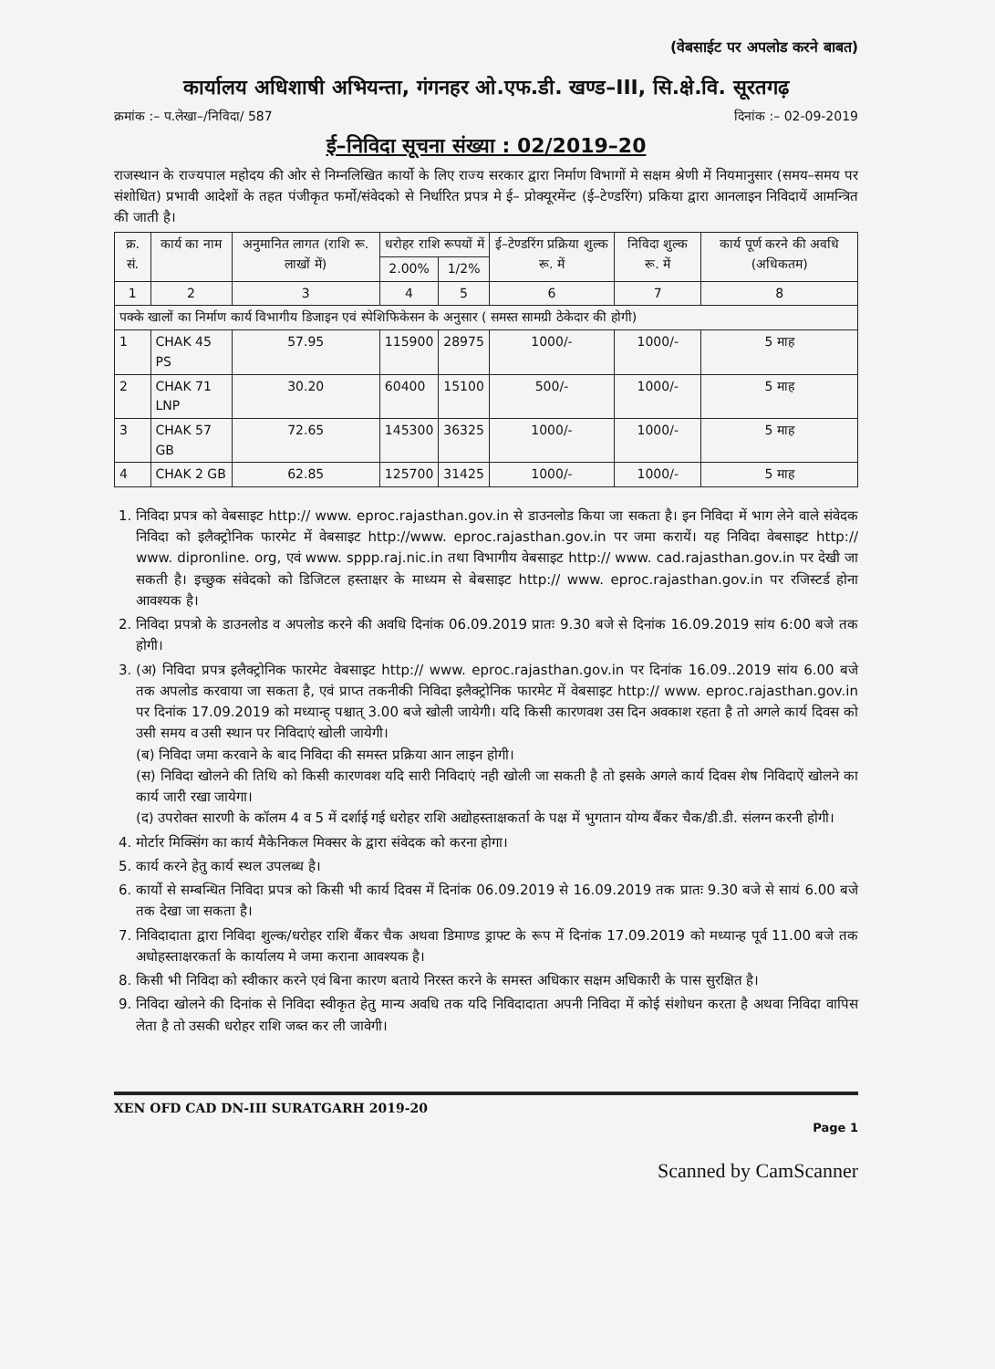(वेबसाईट पर अपलोड करने बाबत)
कार्यालय अधिशाषी अभियन्ता, गंगनहर ओ.एफ.डी. खण्ड–III, सि.क्षे.वि. सूरतगढ़
क्रमांक :– प.लेखा–/निविदा/ 587 दिनांक :– 02-09-2019
ई–निविदा सूचना संख्या : 02/2019–20
राजस्थान के राज्यपाल महोदय की ओर से निम्नलिखित कार्यो के लिए राज्य सरकार द्वारा निर्माण विभागों मे सक्षम श्रेणी में नियमानुसार (समय–समय पर संशोधित) प्रभावी आदेशों के तहत पंजीकृत फर्मो/संवेदको से निर्धारित प्रपत्र मे ई– प्रोक्यूरमेंन्ट (ई–टेण्डरिंग) प्रकिया द्वारा आनलाइन निविदायें आमन्त्रित की जाती है।
| क्र. सं. | कार्य का नाम | अनुमानित लागत (राशि रू. लाखों में) | धरोहर राशि रूपयों में | | ई–टेण्डरिंग प्रक्रिया शुल्क रू. में | निविदा शुल्क रू. में | कार्य पूर्ण करने की अवधि (अधिकतम) |
| --- | --- | --- | --- | --- | --- | --- | --- |
| | | | 2.00% | 1/2% | | | |
| 1 | 2 | 3 | 4 | 5 | 6 | 7 | 8 |
| पक्के खालों का निर्माण कार्य विभागीय डिजाइन एवं स्पेशिफिकेसन के अनुसार ( समस्त सामग्री ठेकेदार की होगी) | | | | | | | |
| 1 | CHAK 45 PS | 57.95 | 115900 | 28975 | 1000/- | 1000/- | 5 माह |
| 2 | CHAK 71 LNP | 30.20 | 60400 | 15100 | 500/- | 1000/- | 5 माह |
| 3 | CHAK 57 GB | 72.65 | 145300 | 36325 | 1000/- | 1000/- | 5 माह |
| 4 | CHAK 2 GB | 62.85 | 125700 | 31425 | 1000/- | 1000/- | 5 माह |
1. निविदा प्रपत्र को वेबसाइट http:// www. eproc.rajasthan.gov.in से डाउनलोड किया जा सकता है। इन निविदा में भाग लेने वाले संवेदक निविदा को इलैक्ट्रोनिक फारमेट में वेबसाइट http://www. eproc.rajasthan.gov.in पर जमा करायें। यह निविदा वेबसाइट http:// www. dipronline. org, एवं www. sppp.raj.nic.in तथा विभागीय वेबसाइट http:// www. cad.rajasthan.gov.in पर देखी जा सकती है। इच्छुक संवेदको को डिजिटल हस्ताक्षर के माध्यम से बेबसाइट http:// www. eproc.rajasthan.gov.in पर रजिस्टर्ड होना आवश्यक है।
2. निविदा प्रपत्रो के डाउनलोड व अपलोड करने की अवधि दिनांक 06.09.2019 प्रातः 9.30 बजे से दिनांक 16.09.2019 सांय 6:00 बजे तक होगी।
3. (अ) निविदा प्रपत्र इलैक्ट्रोनिक फारमेट वेबसाइट http:// www. eproc.rajasthan.gov.in पर दिनांक 16.09..2019 सांय 6.00 बजे तक अपलोड करवाया जा सकता है, एवं प्राप्त तकनीकी निविदा इलैक्ट्रोनिक फारमेट में वेबसाइट http:// www. eproc.rajasthan.gov.in पर दिनांक 17.09.2019 को मध्यान्ह् पश्चात् 3.00 बजे खोली जायेगी। यदि किसी कारणवश उस दिन अवकाश रहता है तो अगले कार्य दिवस को उसी समय व उसी स्थान पर निविदाएं खोली जायेगी।
(ब) निविदा जमा करवाने के बाद निविदा की समस्त प्रक्रिया आन लाइन होगी।
(स) निविदा खोलने की तिथि को किसी कारणवश यदि सारी निविदाएं नही खोली जा सकती है तो इसके अगले कार्य दिवस शेष निविदाऐं खोलने का कार्य जारी रखा जायेगा।
(द) उपरोक्त सारणी के कॉलम 4 व 5 में दर्शाई गई धरोहर राशि अद्योहस्ताक्षकर्ता के पक्ष में भुगतान योग्य बैंकर चैक/डी.डी. संलग्न करनी होगी।
4. मोर्टार मिक्सिंग का कार्य मैकेनिकल मिक्सर के द्वारा संवेदक को करना होगा।
5. कार्य करने हेतु कार्य स्थल उपलब्ध है।
6. कार्यो से सम्बन्धित निविदा प्रपत्र को किसी भी कार्य दिवस में दिनांक 06.09.2019 से 16.09.2019 तक प्रातः 9.30 बजे से सायं 6.00 बजे तक देखा जा सकता है।
7. निविदादाता द्वारा निविदा शुल्क/धरोहर राशि बैंकर चैक अथवा डिमाण्ड ड्राफ्ट के रूप में दिनांक 17.09.2019 को मध्यान्ह पूर्व 11.00 बजे तक अधोहस्ताक्षरकर्ता के कार्यालय मे जमा कराना आवश्यक है।
8. किसी भी निविदा को स्वीकार करने एवं बिना कारण बताये निरस्त करने के समस्त अधिकार सक्षम अधिकारी के पास सुरक्षित है।
9. निविदा खोलने की दिनांक से निविदा स्वीकृत हेतु मान्य अवधि तक यदि निविदादाता अपनी निविदा में कोई संशोधन करता है अथवा निविदा वापिस लेता है तो उसकी धरोहर राशि जब्त कर ली जावेगी।
XEN OFD CAD DN-III SURATGARH 2019-20
Page 1
Scanned by CamScanner